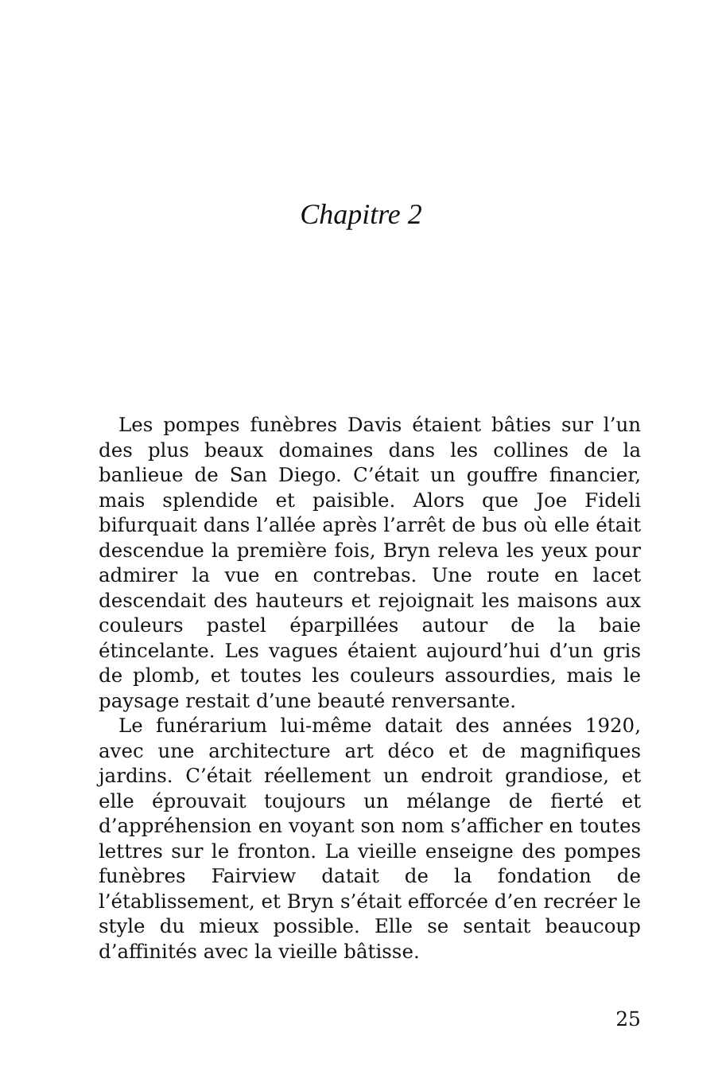Chapitre 2
Les pompes funèbres Davis étaient bâties sur l’un des plus beaux domaines dans les collines de la banlieue de San Diego. C’était un gouffre financier, mais splendide et paisible. Alors que Joe Fideli bifurquait dans l’allée après l’arrêt de bus où elle était descendue la première fois, Bryn releva les yeux pour admirer la vue en contrebas. Une route en lacet descendait des hauteurs et rejoignait les maisons aux couleurs pastel éparpillées autour de la baie étincelante. Les vagues étaient aujourd’hui d’un gris de plomb, et toutes les couleurs assourdies, mais le paysage restait d’une beauté renversante.
Le funérarium lui-même datait des années 1920, avec une architecture art déco et de magnifiques jardins. C’était réellement un endroit grandiose, et elle éprouvait toujours un mélange de fierté et d’appréhension en voyant son nom s’afficher en toutes lettres sur le fronton. La vieille enseigne des pompes funèbres Fairview datait de la fondation de l’établissement, et Bryn s’était efforcée d’en recréer le style du mieux possible. Elle se sentait beaucoup d’affinités avec la vieille bâtisse.
25